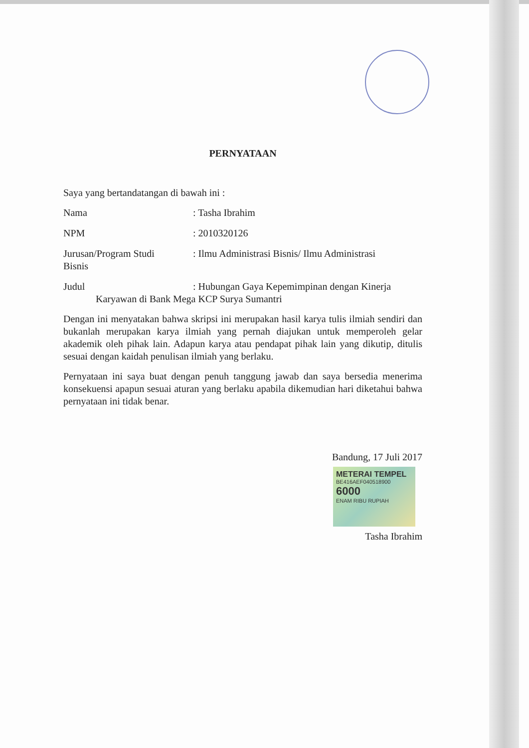PERNYATAAN
Saya yang bertandatangan di bawah ini :
Nama : Tasha Ibrahim
NPM : 2010320126
Jurusan/Program Studi
Bisnis
: Ilmu Administrasi Bisnis/ Ilmu Administrasi
Judul : Hubungan Gaya Kepemimpinan dengan Kinerja
Karyawan di Bank Mega KCP Surya Sumantri
Dengan ini menyatakan bahwa skripsi ini merupakan hasil karya tulis ilmiah sendiri dan bukanlah merupakan karya ilmiah yang pernah diajukan untuk memperoleh gelar akademik oleh pihak lain. Adapun karya atau pendapat pihak lain yang dikutip, ditulis sesuai dengan kaidah penulisan ilmiah yang berlaku.
Pernyataan ini saya buat dengan penuh tanggung jawab dan saya bersedia menerima konsekuensi apapun sesuai aturan yang berlaku apabila dikemudian hari diketahui bahwa pernyataan ini tidak benar.
Bandung, 17 Juli 2017
METERAI TEMPEL
BE416AEF040518900
6000
ENAM RIBU RUPIAH
Tasha Ibrahim